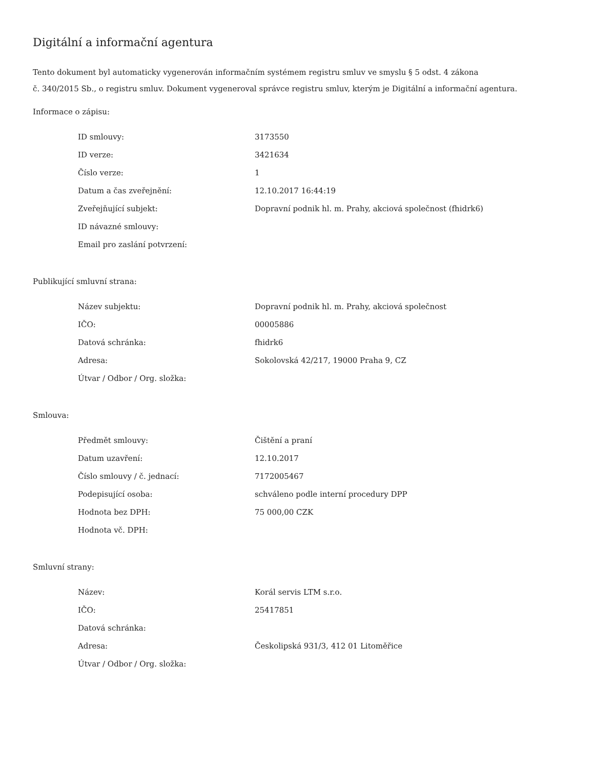Digitální a informační agentura
Tento dokument byl automaticky vygenerován informačním systémem registru smluv ve smyslu § 5 odst. 4 zákona
č. 340/2015 Sb., o registru smluv. Dokument vygeneroval správce registru smluv, kterým je Digitální a informační agentura.
Informace o zápisu:
| ID smlouvy: | 3173550 |
| ID verze: | 3421634 |
| Číslo verze: | 1 |
| Datum a čas zveřejnění: | 12.10.2017 16:44:19 |
| Zveřejňující subjekt: | Dopravní podnik hl. m. Prahy, akciová společnost (fhidrk6) |
| ID návazné smlouvy: | |
| Email pro zaslání potvrzení: | |
Publikující smluvní strana:
| Název subjektu: | Dopravní podnik hl. m. Prahy, akciová společnost |
| IČO: | 00005886 |
| Datová schránka: | fhidrk6 |
| Adresa: | Sokolovská 42/217, 19000 Praha 9, CZ |
| Útvar / Odbor / Org. složka: | |
Smlouva:
| Předmět smlouvy: | Čištění a praní |
| Datum uzavření: | 12.10.2017 |
| Číslo smlouvy / č. jednací: | 7172005467 |
| Podepisující osoba: | schváleno podle interní procedury DPP |
| Hodnota bez DPH: | 75 000,00 CZK |
| Hodnota vč. DPH: | |
Smluvní strany:
| Název: | Korál servis LTM s.r.o. |
| IČO: | 25417851 |
| Datová schránka: | |
| Adresa: | Českolipská 931/3, 412 01 Litoměřice |
| Útvar / Odbor / Org. složka: | |